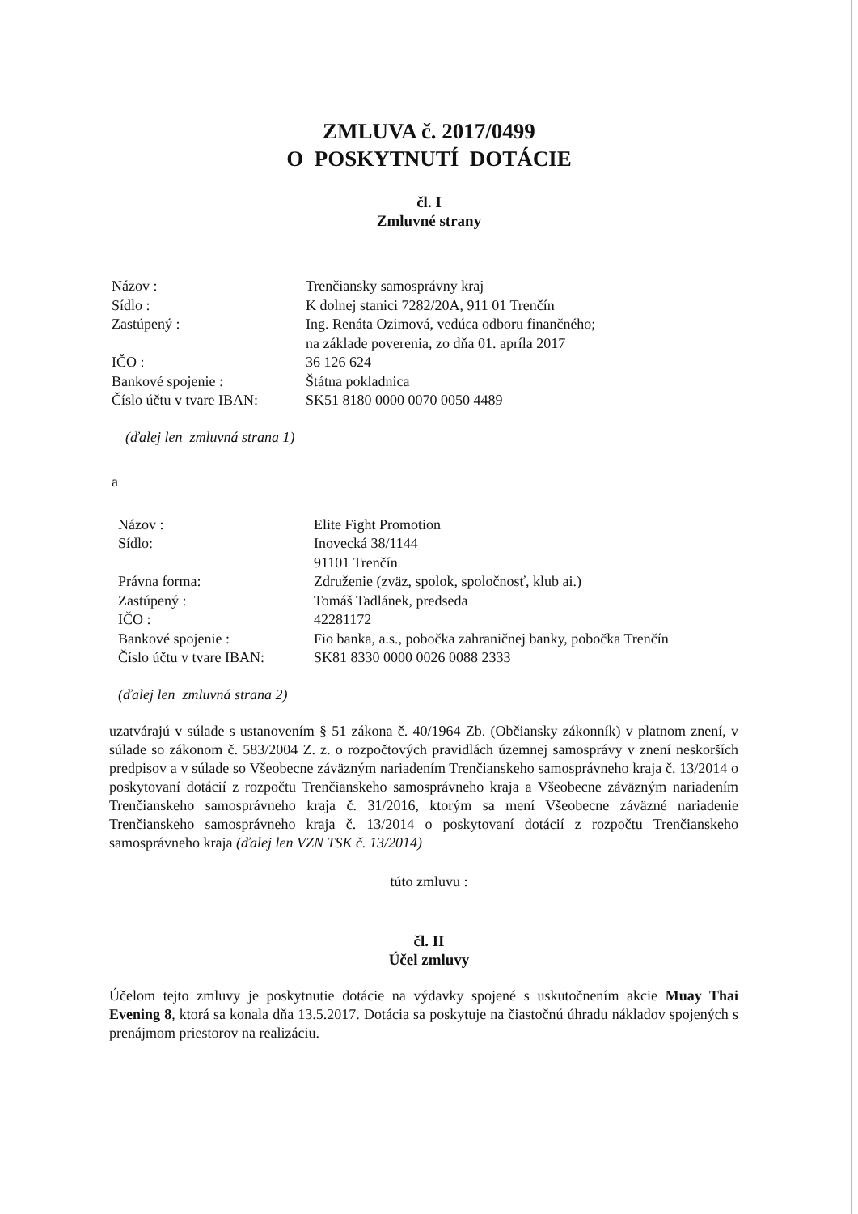ZMLUVA č. 2017/0499
O POSKYTNUTÍ DOTÁCIE
čl. I
Zmluvné strany
| Názov : | Trenčiansky samosprávny kraj |
| Sídlo : | K dolnej stanici 7282/20A, 911 01 Trenčín |
| Zastúpený : | Ing. Renáta Ozimová, vedúca odboru finančného; na základe poverenia, zo dňa 01. apríla 2017 |
| IČO : | 36 126 624 |
| Bankové spojenie : | Štátna pokladnica |
| Číslo účtu v tvare IBAN: | SK51 8180 0000 0070 0050 4489 |
(ďalej len zmluvná strana 1)
a
| Názov : | Elite Fight Promotion |
| Sídlo: | Inovecká 38/1144 91101 Trenčín |
| Právna forma: | Združenie (zväz, spolok, spoločnosť, klub ai.) |
| Zastúpený : | Tomáš Tadlánek, predseda |
| IČO : | 42281172 |
| Bankové spojenie : | Fio banka, a.s., pobočka zahraničnej banky, pobočka Trenčín |
| Číslo účtu v tvare IBAN: | SK81 8330 0000 0026 0088 2333 |
(ďalej len zmluvná strana 2)
uzatvárajú v súlade s ustanovením § 51 zákona č. 40/1964 Zb. (Občiansky zákonník) v platnom znení, v súlade so zákonom č. 583/2004 Z. z. o rozpočtových pravidlách územnej samosprávy v znení neskorších predpisov a v súlade so Všeobecne záväzným nariadením Trenčianskeho samosprávneho kraja č. 13/2014 o poskytovaní dotácií z rozpočtu Trenčianskeho samosprávneho kraja a Všeobecne záväzným nariadením Trenčianskeho samosprávneho kraja č. 31/2016, ktorým sa mení Všeobecne záväzné nariadenie Trenčianskeho samosprávneho kraja č. 13/2014 o poskytovaní dotácií z rozpočtu Trenčianskeho samosprávneho kraja (ďalej len VZN TSK č. 13/2014)
túto zmluvu :
čl. II
Účel zmluvy
Účelom tejto zmluvy je poskytnutie dotácie na výdavky spojené s uskutočnením akcie Muay Thai Evening 8, ktorá sa konala dňa 13.5.2017. Dotácia sa poskytuje na čiastočnú úhradu nákladov spojených s prenájmom priestorov na realizáciu.